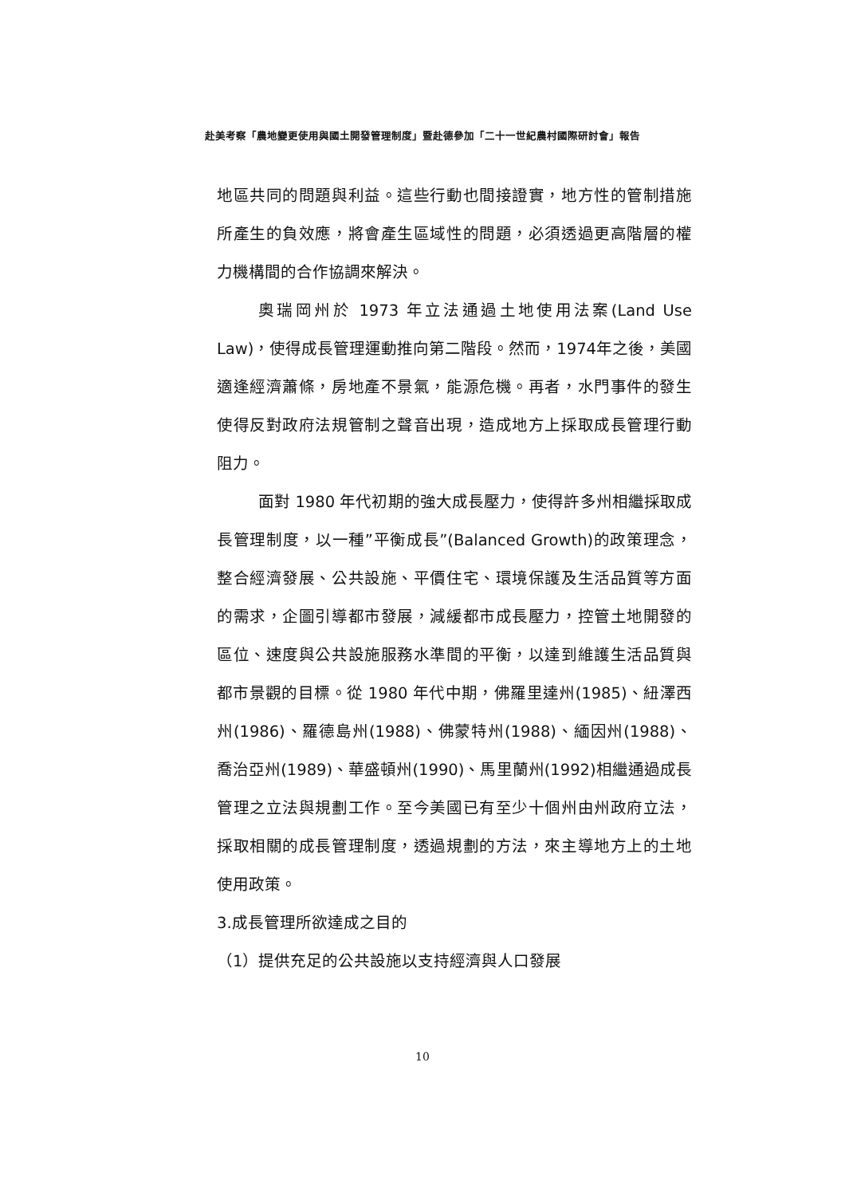赴美考察「農地變更使用與國土開發管理制度」暨赴德參加「二十一世紀農村國際研討會」報告
地區共同的問題與利益。這些行動也間接證實，地方性的管制措施所產生的負效應，將會產生區域性的問題，必須透過更高階層的權力機構間的合作協調來解決。
奧瑞岡州於 1973 年立法通過土地使用法案(Land Use Law)，使得成長管理運動推向第二階段。然而，1974年之後，美國適逢經濟蕭條，房地產不景氣，能源危機。再者，水門事件的發生使得反對政府法規管制之聲音出現，造成地方上採取成長管理行動阻力。
面對 1980 年代初期的強大成長壓力，使得許多州相繼採取成長管理制度，以一種”平衡成長”(Balanced Growth)的政策理念，整合經濟發展、公共設施、平價住宅、環境保護及生活品質等方面的需求，企圖引導都市發展，減緩都市成長壓力，控管土地開發的區位、速度與公共設施服務水準間的平衡，以達到維護生活品質與都市景觀的目標。從 1980 年代中期，佛羅里達州(1985)、紐澤西州(1986)、羅德島州(1988)、佛蒙特州(1988)、緬因州(1988)、喬治亞州(1989)、華盛頓州(1990)、馬里蘭州(1992)相繼通過成長管理之立法與規劃工作。至今美國已有至少十個州由州政府立法，採取相關的成長管理制度，透過規劃的方法，來主導地方上的土地使用政策。
3.成長管理所欲達成之目的
（1）提供充足的公共設施以支持經濟與人口發展
10